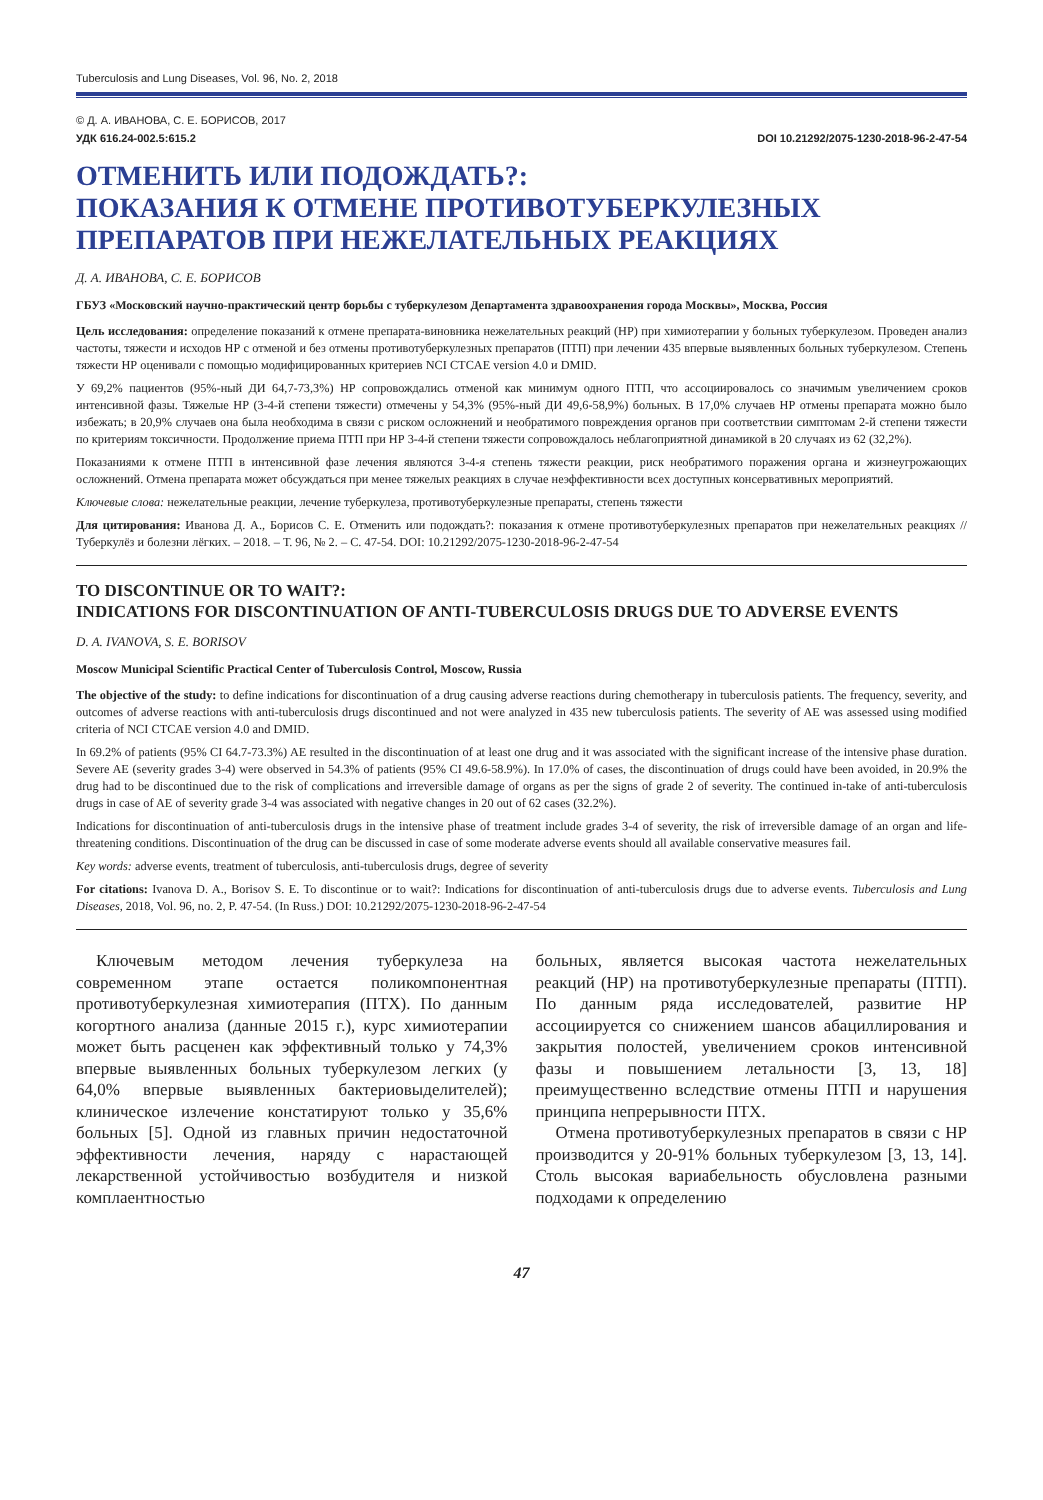Tuberculosis and Lung Diseases, Vol. 96, No. 2, 2018
© Д. А. ИВАНОВА, С. Е. БОРИСОВ, 2017
УДК 616.24-002.5:615.2 DOI 10.21292/2075-1230-2018-96-2-47-54
ОТМЕНИТЬ ИЛИ ПОДОЖДАТЬ?:
ПОКАЗАНИЯ К ОТМЕНЕ ПРОТИВОТУБЕРКУЛЕЗНЫХ
ПРЕПАРАТОВ ПРИ НЕЖЕЛАТЕЛЬНЫХ РЕАКЦИЯХ
Д. А. ИВАНОВА, С. Е. БОРИСОВ
ГБУЗ «Московский научно-практический центр борьбы с туберкулезом Департамента здравоохранения города Москвы», Москва, Россия
Цель исследования: определение показаний к отмене препарата-виновника нежелательных реакций (НР) при химиотерапии у больных туберкулезом. Проведен анализ частоты, тяжести и исходов НР с отменой и без отмены противотуберкулезных препаратов (ПТП) при лечении 435 впервые выявленных больных туберкулезом. Степень тяжести НР оценивали с помощью модифицированных критериев NCI CTCAE version 4.0 и DMID.
У 69,2% пациентов (95%-ный ДИ 64,7-73,3%) НР сопровождались отменой как минимум одного ПТП, что ассоциировалось со значимым увеличением сроков интенсивной фазы. Тяжелые НР (3-4-й степени тяжести) отмечены у 54,3% (95%-ный ДИ 49,6-58,9%) больных. В 17,0% случаев НР отмены препарата можно было избежать; в 20,9% случаев она была необходима в связи с риском осложнений и необратимого повреждения органов при соответствии симптомам 2-й степени тяжести по критериям токсичности. Продолжение приема ПТП при НР 3-4-й степени тяжести сопровождалось неблагоприятной динамикой в 20 случаях из 62 (32,2%).
Показаниями к отмене ПТП в интенсивной фазе лечения являются 3-4-я степень тяжести реакции, риск необратимого поражения органа и жизнеугрожающих осложнений. Отмена препарата может обсуждаться при менее тяжелых реакциях в случае неэффективности всех доступных консервативных мероприятий.
Ключевые слова: нежелательные реакции, лечение туберкулеза, противотуберкулезные препараты, степень тяжести
Для цитирования: Иванова Д. А., Борисов С. Е. Отменить или подождать?: показания к отмене противотуберкулезных препаратов при нежелательных реакциях // Туберкулёз и болезни лёгких. – 2018. – Т. 96, № 2. – С. 47-54. DOI: 10.21292/2075-1230-2018-96-2-47-54
TO DISCONTINUE OR TO WAIT?:
INDICATIONS FOR DISCONTINUATION OF ANTI-TUBERCULOSIS DRUGS DUE TO ADVERSE EVENTS
D. A. IVANOVA, S. E. BORISOV
Moscow Municipal Scientific Practical Center of Tuberculosis Control, Moscow, Russia
The objective of the study: to define indications for discontinuation of a drug causing adverse reactions during chemotherapy in tuberculosis patients. The frequency, severity, and outcomes of adverse reactions with anti-tuberculosis drugs discontinued and not were analyzed in 435 new tuberculosis patients. The severity of AE was assessed using modified criteria of NCI CTCAE version 4.0 and DMID.
In 69.2% of patients (95% CI 64.7-73.3%) AE resulted in the discontinuation of at least one drug and it was associated with the significant increase of the intensive phase duration. Severe AE (severity grades 3-4) were observed in 54.3% of patients (95% CI 49.6-58.9%). In 17.0% of cases, the discontinuation of drugs could have been avoided, in 20.9% the drug had to be discontinued due to the risk of complications and irreversible damage of organs as per the signs of grade 2 of severity. The continued in-take of anti-tuberculosis drugs in case of AE of severity grade 3-4 was associated with negative changes in 20 out of 62 cases (32.2%).
Indications for discontinuation of anti-tuberculosis drugs in the intensive phase of treatment include grades 3-4 of severity, the risk of irreversible damage of an organ and life-threatening conditions. Discontinuation of the drug can be discussed in case of some moderate adverse events should all available conservative measures fail.
Key words: adverse events, treatment of tuberculosis, anti-tuberculosis drugs, degree of severity
For citations: Ivanova D. A., Borisov S. E. To discontinue or to wait?: Indications for discontinuation of anti-tuberculosis drugs due to adverse events. Tuberculosis and Lung Diseases, 2018, Vol. 96, no. 2, P. 47-54. (In Russ.) DOI: 10.21292/2075-1230-2018-96-2-47-54
Ключевым методом лечения туберкулеза на современном этапе остается поликомпонентная противотуберкулезная химиотерапия (ПТХ). По данным когортного анализа (данные 2015 г.), курс химиотерапии может быть расценен как эффективный только у 74,3% впервые выявленных больных туберкулезом легких (у 64,0% впервые выявленных бактериовыделителей); клиническое излечение констатируют только у 35,6% больных [5]. Одной из главных причин недостаточной эффективности лечения, наряду с нарастающей лекарственной устойчивостью возбудителя и низкой комплаентностью
больных, является высокая частота нежелательных реакций (НР) на противотуберкулезные препараты (ПТП). По данным ряда исследователей, развитие НР ассоциируется со снижением шансов абациллирования и закрытия полостей, увеличением сроков интенсивной фазы и повышением летальности [3, 13, 18] преимущественно вследствие отмены ПТП и нарушения принципа непрерывности ПТХ.
Отмена противотуберкулезных препаратов в связи с НР производится у 20-91% больных туберкулезом [3, 13, 14]. Столь высокая вариабельность обусловлена разными подходами к определению
47